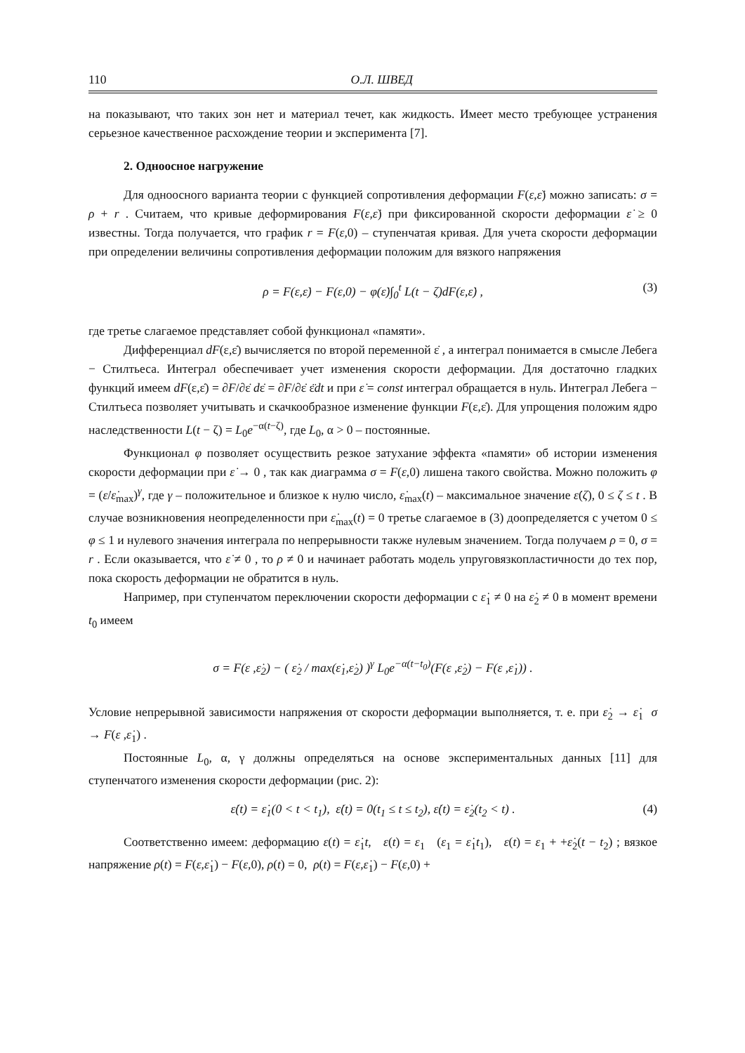110 О.Л. ШВЕД
на показывают, что таких зон нет и материал течет, как жидкость. Имеет место требующее устранения серьезное качественное расхождение теории и эксперимента [7].
2. Одноосное нагружение
Для одноосного варианта теории с функцией сопротивления деформации F(ε,ε̇) можно записать: σ = ρ + r . Считаем, что кривые деформирования F(ε,ε̇) при фиксированной скорости деформации ε̇ ≥ 0 известны. Тогда получается, что график r = F(ε,0) – ступенчатая кривая. Для учета скорости деформации при определении величины сопротивления деформации положим для вязкого напряжения
ρ = F(ε,ε̇) − F(ε,0) − φ(ε̇)∫<sub>0</sub><sup>t</sup> L(t − ζ)dF(ε,ε̇) ,
(3)
где третье слагаемое представляет собой функционал «памяти».
Дифференциал dF(ε,ε̇) вычисляется по второй переменной ε̇ , а интеграл понимается в смысле Лебега − Стилтьеса. Интеграл обеспечивает учет изменения скорости деформации. Для достаточно гладких функций имеем dF(ε,ε̇) = ∂F/∂ε̇ dε̇ = ∂F/∂ε̇ ε̈dt и при ε̇ = const интеграл обращается в нуль. Интеграл Лебега − Стилтьеса позволяет учитывать и скачкообразное изменение функции F(ε,ε̇). Для упрощения положим ядро наследственности L(t − ζ) = L<sub>0</sub>e<sup>−α(t−ζ)</sup>, где L<sub>0</sub>, α > 0 – постоянные.
Функционал φ позволяет осуществить резкое затухание эффекта «памяти» об истории изменения скорости деформации при ε̇ → 0 , так как диаграмма σ = F(ε,0) лишена такого свойства. Можно положить φ = (ε̇/ε̇<sub>max</sub>)<sup>γ</sup>, где γ – положительное и близкое к нулю число, ε̇<sub>max</sub>(t) – максимальное значение ε̇(ζ), 0 ≤ ζ ≤ t . В случае возникновения неопределенности при ε̇<sub>max</sub>(t) = 0 третье слагаемое в (3) доопределяется с учетом 0 ≤ φ ≤ 1 и нулевого значения интеграла по непрерывности также нулевым значением. Тогда получаем ρ = 0, σ = r . Если оказывается, что ε̇ ≠ 0 , то ρ ≠ 0 и начинает работать модель упруговязкопластичности до тех пор, пока скорость деформации не обратится в нуль.
Например, при ступенчатом переключении скорости деформации с ε̇<sub>1</sub> ≠ 0 на ε̇<sub>2</sub> ≠ 0 в момент времени t<sub>0</sub> имеем
σ = F(ε ,ε̇<sub>2</sub>) − ( ε̇<sub>2</sub> / max(ε̇<sub>1</sub>,ε̇<sub>2</sub>) )<sup>γ</sup> L<sub>0</sub>e<sup>−α(t−t<sub>0</sub>)</sup>(F(ε ,ε̇<sub>2</sub>) − F(ε ,ε̇<sub>1</sub>)) .
Условие непрерывной зависимости напряжения от скорости деформации выполняется, т. е. при ε̇<sub>2</sub> → ε̇<sub>1</sub> σ → F(ε ,ε̇<sub>1</sub>) .
Постоянные L<sub>0</sub>, α, γ должны определяться на основе экспериментальных данных [11] для ступенчатого изменения скорости деформации (рис. 2):
ε̇(t) = ε̇<sub>1</sub>(0 < t < t<sub>1</sub>), ε̇(t) = 0(t<sub>1</sub> ≤ t ≤ t<sub>2</sub>), ε̇(t) = ε̇<sub>2</sub>(t<sub>2</sub> < t) .
(4)
Соответственно имеем: деформацию ε(t) = ε̇<sub>1</sub>t, ε(t) = ε<sub>1</sub> (ε<sub>1</sub> = ε̇<sub>1</sub>t<sub>1</sub>), ε(t) = ε<sub>1</sub> + +ε̇<sub>2</sub>(t − t<sub>2</sub>) ; вязкое напряжение ρ(t) = F(ε,ε̇<sub>1</sub>) − F(ε,0), ρ(t) = 0, ρ(t) = F(ε,ε̇<sub>1</sub>) − F(ε,0) +